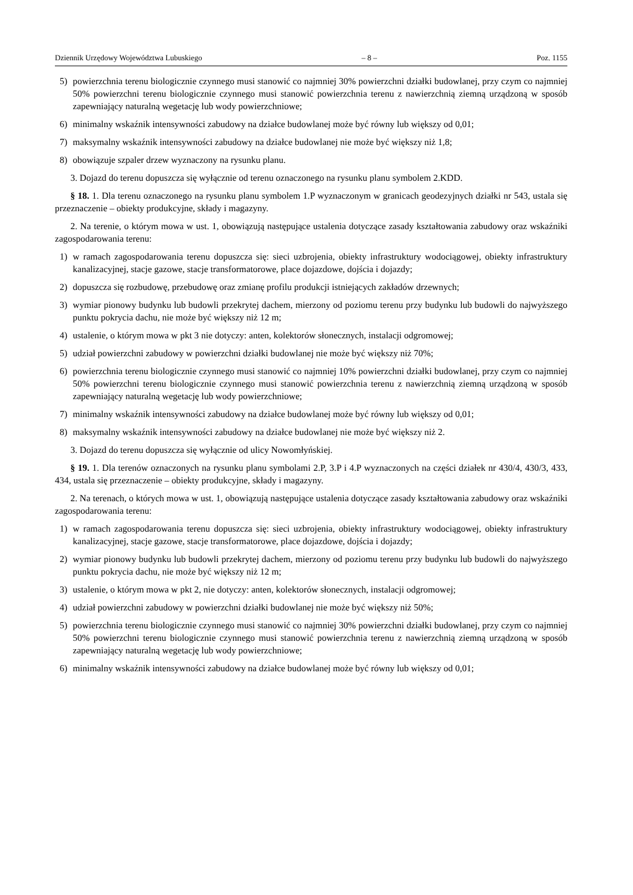Dziennik Urzędowy Województwa Lubuskiego – 8 – Poz. 1155
5) powierzchnia terenu biologicznie czynnego musi stanowić co najmniej 30% powierzchni działki budowlanej, przy czym co najmniej 50% powierzchni terenu biologicznie czynnego musi stanowić powierzchnia terenu z nawierzchnią ziemną urządzoną w sposób zapewniający naturalną wegetację lub wody powierzchniowe;
6) minimalny wskaźnik intensywności zabudowy na działce budowlanej może być równy lub większy od 0,01;
7) maksymalny wskaźnik intensywności zabudowy na działce budowlanej nie może być większy niż 1,8;
8) obowiązuje szpaler drzew wyznaczony na rysunku planu.
3. Dojazd do terenu dopuszcza się wyłącznie od terenu oznaczonego na rysunku planu symbolem 2.KDD.
§ 18. 1. Dla terenu oznaczonego na rysunku planu symbolem 1.P wyznaczonym w granicach geodezyjnych działki nr 543, ustala się przeznaczenie – obiekty produkcyjne, składy i magazyny.
2. Na terenie, o którym mowa w ust. 1, obowiązują następujące ustalenia dotyczące zasady kształtowania zabudowy oraz wskaźniki zagospodarowania terenu:
1) w ramach zagospodarowania terenu dopuszcza się: sieci uzbrojenia, obiekty infrastruktury wodociągowej, obiekty infrastruktury kanalizacyjnej, stacje gazowe, stacje transformatorowe, place dojazdowe, dojścia i dojazdy;
2) dopuszcza się rozbudowę, przebudowę oraz zmianę profilu produkcji istniejących zakładów drzewnych;
3) wymiar pionowy budynku lub budowli przekrytej dachem, mierzony od poziomu terenu przy budynku lub budowli do najwyższego punktu pokrycia dachu, nie może być większy niż 12 m;
4) ustalenie, o którym mowa w pkt 3 nie dotyczy: anten, kolektorów słonecznych, instalacji odgromowej;
5) udział powierzchni zabudowy w powierzchni działki budowlanej nie może być większy niż 70%;
6) powierzchnia terenu biologicznie czynnego musi stanowić co najmniej 10% powierzchni działki budowlanej, przy czym co najmniej 50% powierzchni terenu biologicznie czynnego musi stanowić powierzchnia terenu z nawierzchnią ziemną urządzoną w sposób zapewniający naturalną wegetację lub wody powierzchniowe;
7) minimalny wskaźnik intensywności zabudowy na działce budowlanej może być równy lub większy od 0,01;
8) maksymalny wskaźnik intensywności zabudowy na działce budowlanej nie może być większy niż 2.
3. Dojazd do terenu dopuszcza się wyłącznie od ulicy Nowomłyńskiej.
§ 19. 1. Dla terenów oznaczonych na rysunku planu symbolami 2.P, 3.P i 4.P wyznaczonych na części działek nr 430/4, 430/3, 433, 434, ustala się przeznaczenie – obiekty produkcyjne, składy i magazyny.
2. Na terenach, o których mowa w ust. 1, obowiązują następujące ustalenia dotyczące zasady kształtowania zabudowy oraz wskaźniki zagospodarowania terenu:
1) w ramach zagospodarowania terenu dopuszcza się: sieci uzbrojenia, obiekty infrastruktury wodociągowej, obiekty infrastruktury kanalizacyjnej, stacje gazowe, stacje transformatorowe, place dojazdowe, dojścia i dojazdy;
2) wymiar pionowy budynku lub budowli przekrytej dachem, mierzony od poziomu terenu przy budynku lub budowli do najwyższego punktu pokrycia dachu, nie może być większy niż 12 m;
3) ustalenie, o którym mowa w pkt 2, nie dotyczy: anten, kolektorów słonecznych, instalacji odgromowej;
4) udział powierzchni zabudowy w powierzchni działki budowlanej nie może być większy niż 50%;
5) powierzchnia terenu biologicznie czynnego musi stanowić co najmniej 30% powierzchni działki budowlanej, przy czym co najmniej 50% powierzchni terenu biologicznie czynnego musi stanowić powierzchnia terenu z nawierzchnią ziemną urządzoną w sposób zapewniający naturalną wegetację lub wody powierzchniowe;
6) minimalny wskaźnik intensywności zabudowy na działce budowlanej może być równy lub większy od 0,01;